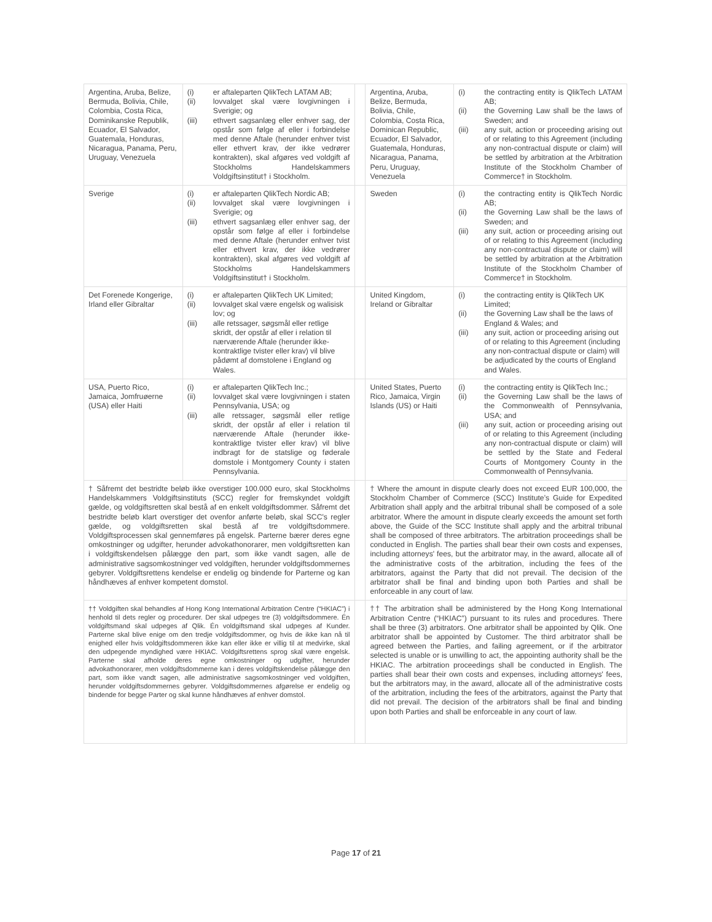| Argentina, Aruba, Belize, Bermuda, Bolivia, Chile, Colombia, Costa Rica, Dominikanske Republik, Ecuador, El Salvador, Guatemala, Honduras, Nicaragua, Panama, Peru, Uruguay, Venezuela | (i) er aftaleparten QlikTech LATAM AB; (ii) lovvalget skal være lovgivningen i Sverigie; og (iii) ethvert sagsanlæg eller enhver sag, der opstår som følge af eller i forbindelse med denne Aftale (herunder enhver tvist eller ethvert krav, der ikke vedrører kontrakten), skal afgøres ved voldgift af Stockholms Handelskammers Voldgiftsinstitut† i Stockholm. | | Argentina, Aruba, Belize, Bermuda, Bolivia, Chile, Colombia, Costa Rica, Dominican Republic, Ecuador, El Salvador, Guatemala, Honduras, Nicaragua, Panama, Peru, Uruguay, Venezuela | (i) the contracting entity is QlikTech LATAM AB; (ii) the Governing Law shall be the laws of Sweden; and (iii) any suit, action or proceeding arising out of or relating to this Agreement (including any non-contractual dispute or claim) will be settled by arbitration at the Arbitration Institute of the Stockholm Chamber of Commerce† in Stockholm. |
| Sverige | (i) er aftaleparten QlikTech Nordic AB; (ii) lovvalget skal være lovgivningen i Sverigie; og (iii) ethvert sagsanlæg eller enhver sag, der opstår som følge af eller i forbindelse med denne Aftale (herunder enhver tvist eller ethvert krav, der ikke vedrører kontrakten), skal afgøres ved voldgift af Stockholms Handelskammers Voldgiftsinstitut† i Stockholm. | | Sweden | (i) the contracting entity is QlikTech Nordic AB; (ii) the Governing Law shall be the laws of Sweden; and (iii) any suit, action or proceeding arising out of or relating to this Agreement (including any non-contractual dispute or claim) will be settled by arbitration at the Arbitration Institute of the Stockholm Chamber of Commerce† in Stockholm. |
| Det Forenede Kongerige, Irland eller Gibraltar | (i) er aftaleparten QlikTech UK Limited; (ii) lovvalget skal være engelsk og walisisk lov; og (iii) alle retssager, søgsmål eller retlige skridt, der opstår af eller i relation til nærværende Aftale (herunder ikke-kontraktlige tvister eller krav) vil blive pådømt af domstolene i England og Wales. | | United Kingdom, Ireland or Gibraltar | (i) the contracting entity is QlikTech UK Limited; (ii) the Governing Law shall be the laws of England & Wales; and (iii) any suit, action or proceeding arising out of or relating to this Agreement (including any non-contractual dispute or claim) will be adjudicated by the courts of England and Wales. |
| USA, Puerto Rico, Jamaica, Jomfruøerne (USA) eller Haiti | (i) er aftaleparten QlikTech Inc.; (ii) lovvalget skal være lovgivningen i staten Pennsylvania, USA; og (iii) alle retssager, søgsmål eller retlige skridt, der opstår af eller i relation til nærværende Aftale (herunder ikke-kontraktlige tvister eller krav) vil blive indbragt for de statslige og føderale domstole i Montgomery County i staten Pennsylvania. | | United States, Puerto Rico, Jamaica, Virgin Islands (US) or Haiti | (i) the contracting entity is QlikTech Inc.; (ii) the Governing Law shall be the laws of the Commonwealth of Pennsylvania, USA; and (iii) any suit, action or proceeding arising out of or relating to this Agreement (including any non-contractual dispute or claim) will be settled by the State and Federal Courts of Montgomery County in the Commonwealth of Pennsylvania. |
| † Såfremt det bestridte beløb ikke overstiger 100.000 euro, skal Stockholms Handelskammers Voldgiftsinstituts (SCC) regler for fremskyndet voldgift gælde, og voldgiftsretten skal bestå af en enkelt voldgiftsdommer. Såfremt det bestridte beløb klart overstiger det ovenfor anførte beløb, skal SCC's regler gælde, og voldgiftsretten skal bestå af tre voldgiftsdommere. Voldgiftsprocessen skal gennemføres på engelsk. Parterne bærer deres egne omkostninger og udgifter, herunder advokathonorarer, men voldgiftsretten kan i voldgiftskendelsen pålægge den part, som ikke vandt sagen, alle de administrative sagsomkostninger ved voldgiften, herunder voldgiftsdommernes gebyrer. Voldgiftsrettens kendelse er endelig og bindende for Parterne og kan håndhæves af enhver kompetent domstol. | | | † Where the amount in dispute clearly does not exceed EUR 100,000, the Stockholm Chamber of Commerce (SCC) Institute’s Guide for Expedited Arbitration shall apply and the arbitral tribunal shall be composed of a sole arbitrator. Where the amount in dispute clearly exceeds the amount set forth above, the Guide of the SCC Institute shall apply and the arbitral tribunal shall be composed of three arbitrators. The arbitration proceedings shall be conducted in English. The parties shall bear their own costs and expenses, including attorneys' fees, but the arbitrator may, in the award, allocate all of the administrative costs of the arbitration, including the fees of the arbitrators, against the Party that did not prevail. The decision of the arbitrator shall be final and binding upon both Parties and shall be enforceable in any court of law. | |
| †† Voldgiften skal behandles af Hong Kong International Arbitration Centre (“HKIAC”) i henhold til dets regler og procedurer. Der skal udpeges tre (3) voldgiftsdommere. Én voldgiftsmand skal udpeges af Qlik. Én voldgiftsmand skal udpeges af Kunder. Parterne skal blive enige om den tredje voldgiftsdommer, og hvis de ikke kan nå til enighed eller hvis voldgiftsdommeren ikke kan eller ikke er villig til at medvirke, skal den udpegende myndighed være HKIAC. Voldgiftsrettens sprog skal være engelsk. Parterne skal afholde deres egne omkostninger og udgifter, herunder advokathonorarer, men voldgiftsdommerne kan i deres voldgiftskendelse pålægge den part, som ikke vandt sagen, alle administrative sagsomkostninger ved voldgiften, herunder voldgiftsdommernes gebyrer. Voldgiftsdommernes afgørelse er endelig og bindende for begge Parter og skal kunne håndhæves af enhver domstol. | | | †† The arbitration shall be administered by the Hong Kong International Arbitration Centre (“HKIAC”) pursuant to its rules and procedures. There shall be three (3) arbitrators. One arbitrator shall be appointed by Qlik. One arbitrator shall be appointed by Customer. The third arbitrator shall be agreed between the Parties, and failing agreement, or if the arbitrator selected is unable or is unwilling to act, the appointing authority shall be the HKIAC. The arbitration proceedings shall be conducted in English. The parties shall bear their own costs and expenses, including attorneys' fees, but the arbitrators may, in the award, allocate all of the administrative costs of the arbitration, including the fees of the arbitrators, against the Party that did not prevail. The decision of the arbitrators shall be final and binding upon both Parties and shall be enforceable in any court of law. | |
Page 17 of 21